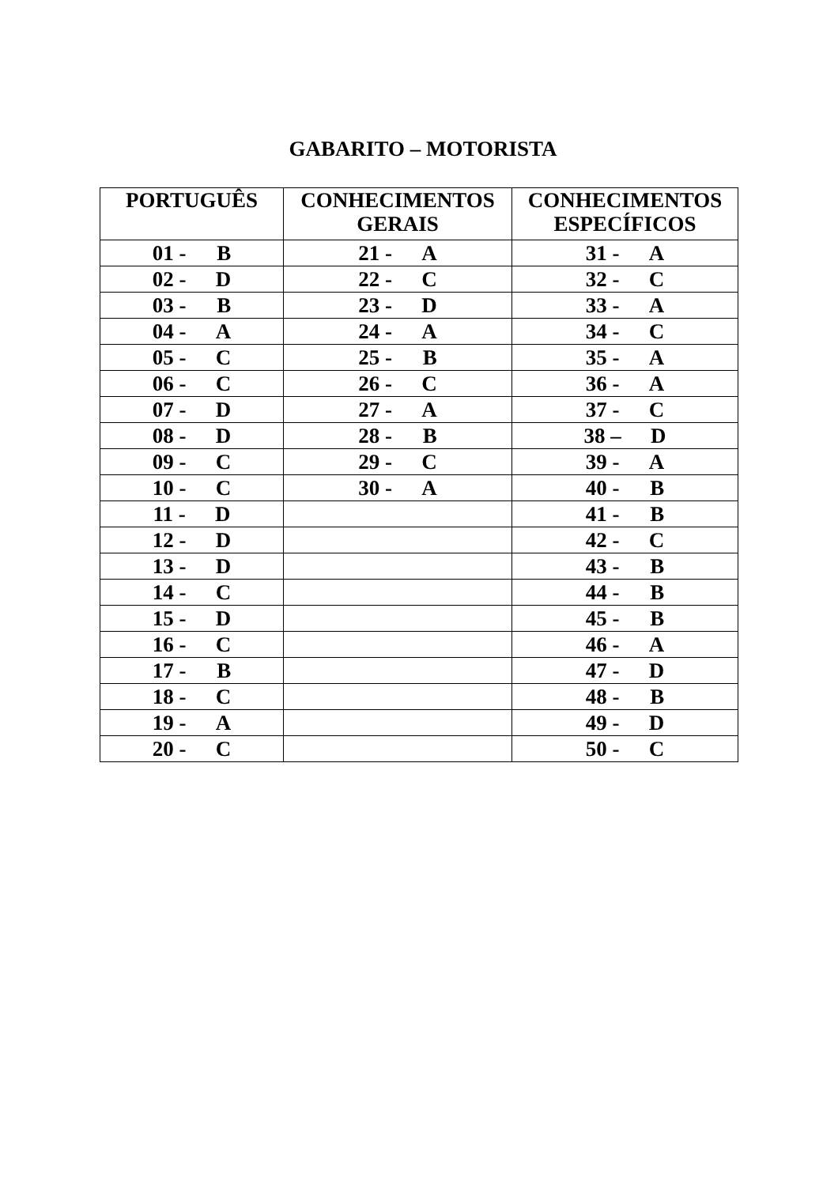GABARITO – MOTORISTA
| PORTUGUÊS | CONHECIMENTOS GERAIS | CONHECIMENTOS ESPECÍFICOS |
| --- | --- | --- |
| 01 - B | 21 - A | 31 - A |
| 02 - D | 22 - C | 32 - C |
| 03 - B | 23 - D | 33 - A |
| 04 - A | 24 - A | 34 - C |
| 05 - C | 25 - B | 35 - A |
| 06 - C | 26 - C | 36 - A |
| 07 - D | 27 - A | 37 - C |
| 08 - D | 28 - B | 38 – D |
| 09 - C | 29 - C | 39 - A |
| 10 - C | 30 - A | 40 - B |
| 11 - D | | 41 - B |
| 12 - D | | 42 - C |
| 13 - D | | 43 - B |
| 14 - C | | 44 - B |
| 15 - D | | 45 - B |
| 16 - C | | 46 - A |
| 17 - B | | 47 - D |
| 18 - C | | 48 - B |
| 19 - A | | 49 - D |
| 20 - C | | 50 - C |